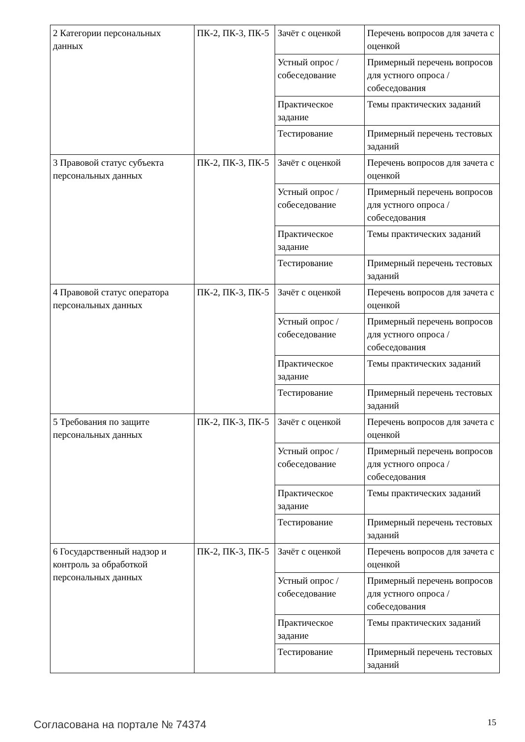| 2 Категории персональных данных | ПК-2, ПК-3, ПК-5 | Зачёт с оценкой | Перечень вопросов для зачета с оценкой |
| | | Устный опрос / собеседование | Примерный перечень вопросов для устного опроса / собеседования |
| | | Практическое задание | Темы практических заданий |
| | | Тестирование | Примерный перечень тестовых заданий |
| 3 Правовой статус субъекта персональных данных | ПК-2, ПК-3, ПК-5 | Зачёт с оценкой | Перечень вопросов для зачета с оценкой |
| | | Устный опрос / собеседование | Примерный перечень вопросов для устного опроса / собеседования |
| | | Практическое задание | Темы практических заданий |
| | | Тестирование | Примерный перечень тестовых заданий |
| 4 Правовой статус оператора персональных данных | ПК-2, ПК-3, ПК-5 | Зачёт с оценкой | Перечень вопросов для зачета с оценкой |
| | | Устный опрос / собеседование | Примерный перечень вопросов для устного опроса / собеседования |
| | | Практическое задание | Темы практических заданий |
| | | Тестирование | Примерный перечень тестовых заданий |
| 5 Требования по защите персональных данных | ПК-2, ПК-3, ПК-5 | Зачёт с оценкой | Перечень вопросов для зачета с оценкой |
| | | Устный опрос / собеседование | Примерный перечень вопросов для устного опроса / собеседования |
| | | Практическое задание | Темы практических заданий |
| | | Тестирование | Примерный перечень тестовых заданий |
| 6 Государственный надзор и контроль за обработкой персональных данных | ПК-2, ПК-3, ПК-5 | Зачёт с оценкой | Перечень вопросов для зачета с оценкой |
| | | Устный опрос / собеседование | Примерный перечень вопросов для устного опроса / собеседования |
| | | Практическое задание | Темы практических заданий |
| | | Тестирование | Примерный перечень тестовых заданий |
Согласована на портале № 74374 15